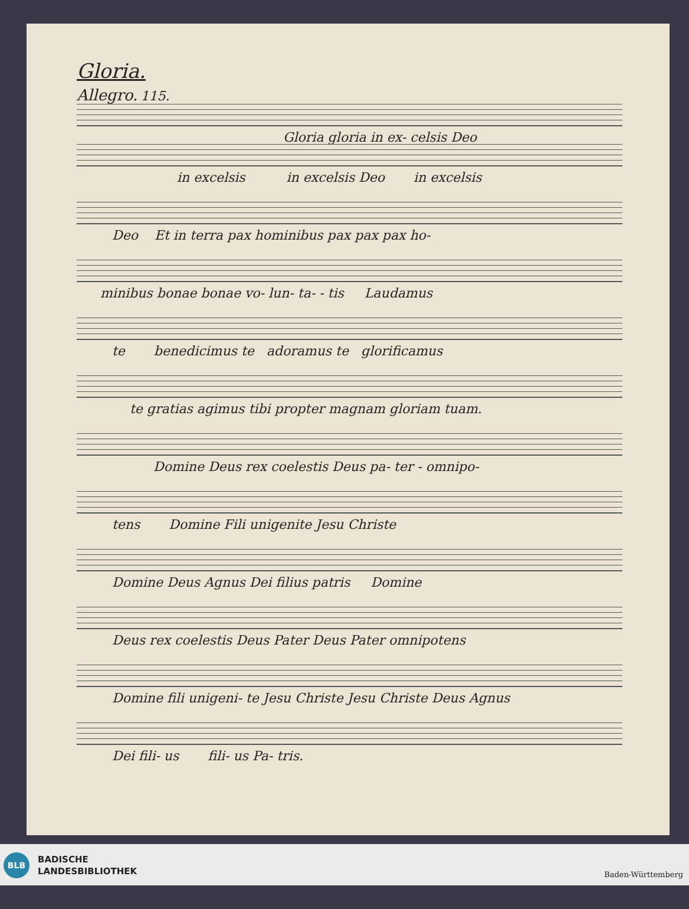Gloria.
Allegro. 115.
Gloria gloria in ex- celsis Deo
in excelsis in excelsis Deo in excelsis
Deo Et in terra pax hominibus pax pax pax ho-
minibus bonae bonae vo- lun- ta- - tis Laudamus
te benedicimus te adoramus te glorificamus
te gratias agimus tibi propter magnam gloriam tuam.
Domine Deus rex coelestis Deus pa- ter - omnipo-
tens Domine Fili unigenite Jesu Christe
Domine Deus Agnus Dei filius patris Domine
Deus rex coelestis Deus Pater Deus Pater omnipotens
Domine fili unigeni- te Jesu Christe Jesu Christe Deus Agnus
Dei fili- us fili- us Pa- tris.
BLB
BADISCHE
LANDESBIBLIOTHEK
Baden-Württemberg